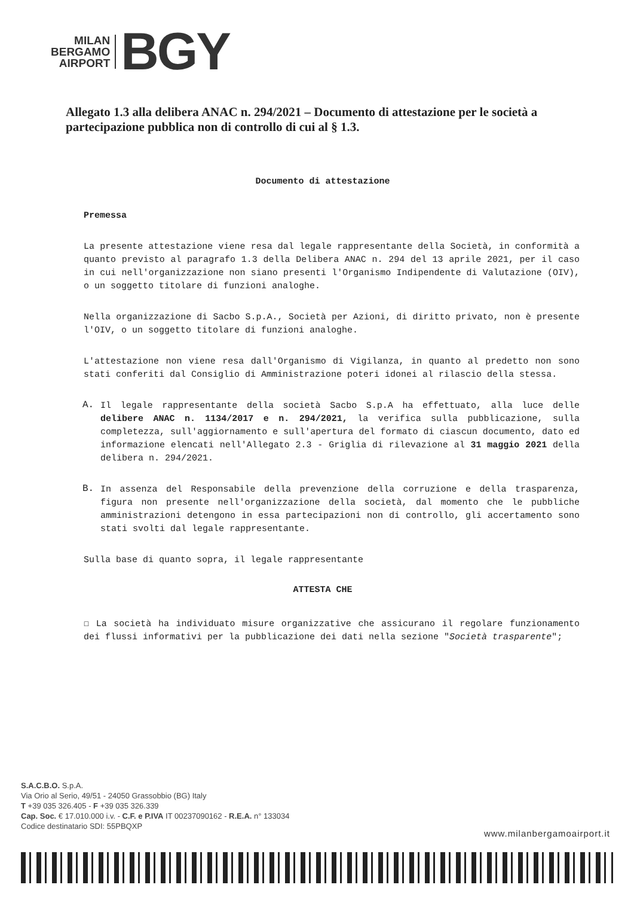MILAN
BERGAMO
AIRPORT
BGY
Allegato 1.3 alla delibera ANAC n. 294/2021 – Documento di attestazione per le società a partecipazione pubblica non di controllo di cui al § 1.3.
Documento di attestazione
Premessa
La presente attestazione viene resa dal legale rappresentante della Società, in conformità a quanto previsto al paragrafo 1.3 della Delibera ANAC n. 294 del 13 aprile 2021, per il caso in cui nell'organizzazione non siano presenti l'Organismo Indipendente di Valutazione (OIV), o un soggetto titolare di funzioni analoghe.
Nella organizzazione di Sacbo S.p.A., Società per Azioni, di diritto privato, non è presente l'OIV, o un soggetto titolare di funzioni analoghe.
L'attestazione non viene resa dall'Organismo di Vigilanza, in quanto al predetto non sono stati conferiti dal Consiglio di Amministrazione poteri idonei al rilascio della stessa.
A.
Il legale rappresentante della società Sacbo S.p.A ha effettuato, alla luce delle delibere ANAC n. 1134/2017 e n. 294/2021, la verifica sulla pubblicazione, sulla completezza, sull'aggiornamento e sull'apertura del formato di ciascun documento, dato ed informazione elencati nell'Allegato 2.3 - Griglia di rilevazione al 31 maggio 2021 della delibera n. 294/2021.
B.
In assenza del Responsabile della prevenzione della corruzione e della trasparenza, figura non presente nell'organizzazione della società, dal momento che le pubbliche amministrazioni detengono in essa partecipazioni non di controllo, gli accertamento sono stati svolti dal legale rappresentante.
Sulla base di quanto sopra, il legale rappresentante
ATTESTA CHE
☐ La società ha individuato misure organizzative che assicurano il regolare funzionamento dei flussi informativi per la pubblicazione dei dati nella sezione "Società trasparente";
S.A.C.B.O. S.p.A.
Via Orio al Serio, 49/51 - 24050 Grassobbio (BG) Italy
T +39 035 326.405 - F +39 035 326.339
Cap. Soc. € 17.010.000 i.v. - C.F. e P.IVA IT 00237090162 - R.E.A. n° 133034
Codice destinatario SDI: 55PBQXP
www.milanbergamoairport.it